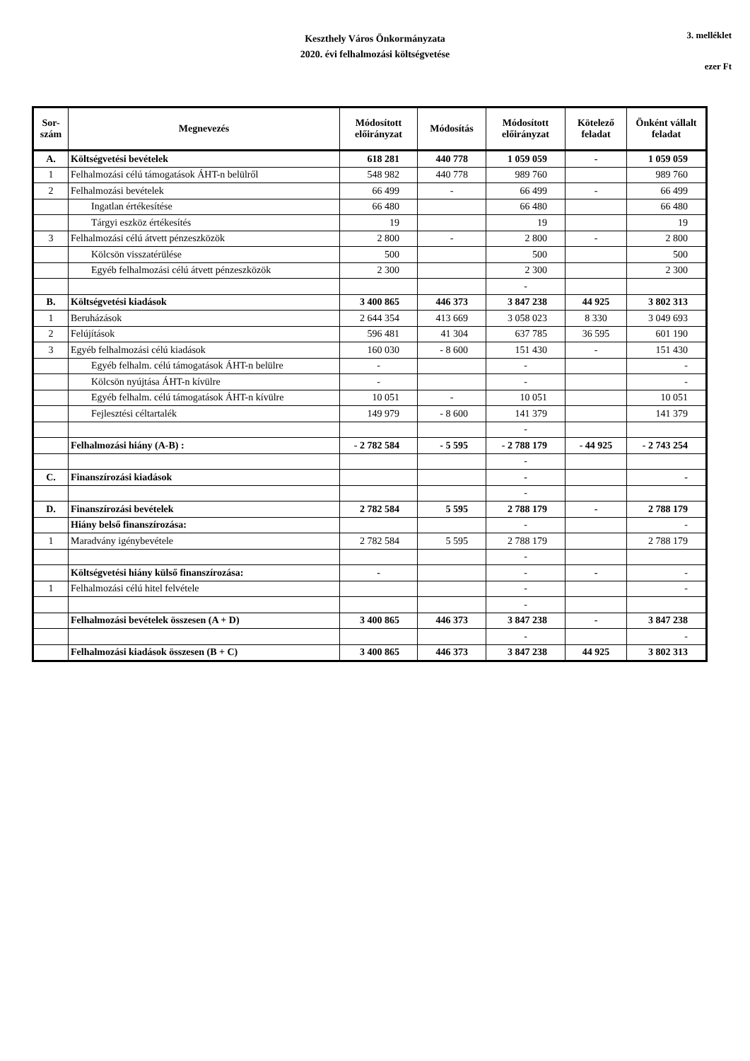Keszthely Város Önkormányzata
2020. évi felhalmozási költségvetése
3. melléklet
ezer Ft
| Sor- szám | Megnevezés | Módosított előirányzat | Módosítás | Módosított előirányzat | Kötelező feladat | Önként vállalt feladat |
| --- | --- | --- | --- | --- | --- | --- |
| A. | Költségvetési bevételek | 618 281 | 440 778 | 1 059 059 | - | 1 059 059 |
| 1 | Felhalmozási célú támogatások ÁHT-n belülről | 548 982 | 440 778 | 989 760 | | 989 760 |
| 2 | Felhalmozási bevételek | 66 499 | - | 66 499 | - | 66 499 |
| | Ingatlan értékesítése | 66 480 | | 66 480 | | 66 480 |
| | Tárgyi eszköz értékesítés | 19 | | 19 | | 19 |
| 3 | Felhalmozási célú átvett pénzeszközök | 2 800 | - | 2 800 | - | 2 800 |
| | Kölcsön visszatérülése | 500 | | 500 | | 500 |
| | Egyéb felhalmozási célú átvett pénzeszközök | 2 300 | | 2 300 | | 2 300 |
| | | | | - | | |
| B. | Költségvetési kiadások | 3 400 865 | 446 373 | 3 847 238 | 44 925 | 3 802 313 |
| 1 | Beruházások | 2 644 354 | 413 669 | 3 058 023 | 8 330 | 3 049 693 |
| 2 | Felújítások | 596 481 | 41 304 | 637 785 | 36 595 | 601 190 |
| 3 | Egyéb felhalmozási célú kiadások | 160 030 | - 8 600 | 151 430 | - | 151 430 |
| | Egyéb felhalm. célú támogatások ÁHT-n belülre | - | | - | | - |
| | Kölcsön nyújtása ÁHT-n kívülre | - | | - | | - |
| | Egyéb felhalm. célú támogatások ÁHT-n kívülre | 10 051 | - | 10 051 | | 10 051 |
| | Fejlesztési céltartalék | 149 979 | - 8 600 | 141 379 | | 141 379 |
| | | | | - | | |
| | Felhalmozási hiány (A-B) : | - 2 782 584 | - 5 595 | - 2 788 179 | - 44 925 | - 2 743 254 |
| | | | | - | | |
| C. | Finanszírozási kiadások | | | - | | - |
| | | | | - | | |
| D. | Finanszírozási bevételek | 2 782 584 | 5 595 | 2 788 179 | - | 2 788 179 |
| | Hiány belső finanszírozása: | | | - | | - |
| 1 | Maradvány igénybevétele | 2 782 584 | 5 595 | 2 788 179 | | 2 788 179 |
| | | | | - | | |
| | Költségvetési hiány külső finanszírozása: | - | | - | - | - |
| 1 | Felhalmozási célú hitel felvétele | | | - | | - |
| | | | | - | | |
| | Felhalmozási bevételek összesen (A + D) | 3 400 865 | 446 373 | 3 847 238 | - | 3 847 238 |
| | | | | - | | - |
| | Felhalmozási kiadások összesen (B + C) | 3 400 865 | 446 373 | 3 847 238 | 44 925 | 3 802 313 |